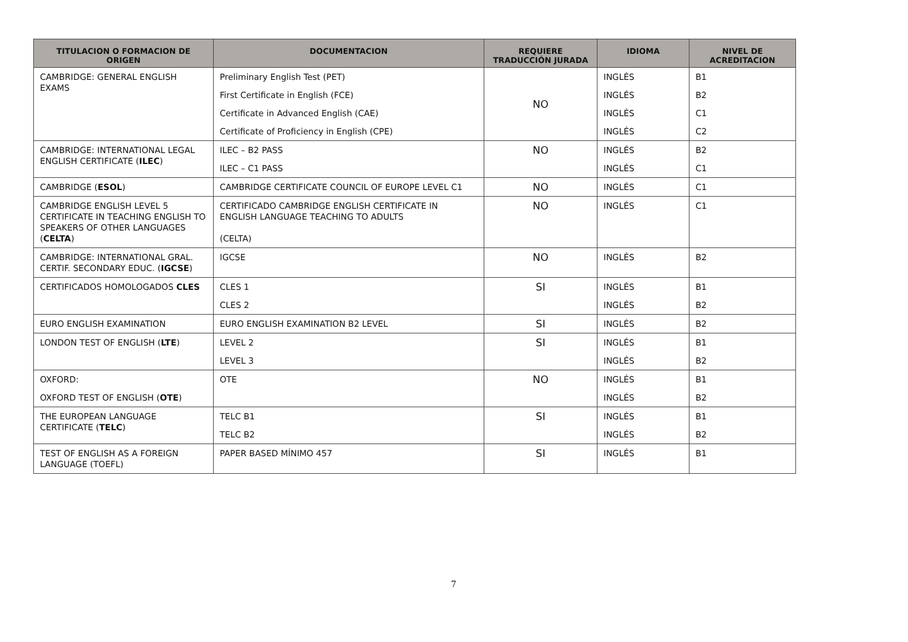| TITULACION O FORMACION DE ORIGEN | DOCUMENTACION | REQUIERE TRADUCCIÓN JURADA | IDIOMA | NIVEL DE ACREDITACION |
| --- | --- | --- | --- | --- |
| CAMBRIDGE: GENERAL ENGLISH EXAMS | Preliminary English Test (PET) | NO | INGLÉS | B1 |
| | First Certificate in English (FCE) | | INGLÉS | B2 |
| | Certificate in Advanced English (CAE) | | INGLÉS | C1 |
| | Certificate of Proficiency in English (CPE) | | INGLÉS | C2 |
| CAMBRIDGE: INTERNATIONAL LEGAL ENGLISH CERTIFICATE ( ILEC ) | ILEC – B2 PASS | NO | INGLÉS | B2 |
| | ILEC – C1 PASS | | INGLÉS | C1 |
| CAMBRIDGE ( ESOL ) | CAMBRIDGE CERTIFICATE COUNCIL OF EUROPE LEVEL C1 | NO | INGLÉS | C1 |
| CAMBRIDGE ENGLISH LEVEL 5 CERTIFICATE IN TEACHING ENGLISH TO SPEAKERS OF OTHER LANGUAGES ( CELTA ) | CERTIFICADO CAMBRIDGE ENGLISH CERTIFICATE IN ENGLISH LANGUAGE TEACHING TO ADULTS (CELTA) | NO | INGLÉS | C1 |
| CAMBRIDGE: INTERNATIONAL GRAL. CERTIF. SECONDARY EDUC. ( IGCSE ) | IGCSE | NO | INGLÉS | B2 |
| CERTIFICADOS HOMOLOGADOS CLES | CLES 1 | SI | INGLÉS | B1 |
| | CLES 2 | | INGLÉS | B2 |
| EURO ENGLISH EXAMINATION | EURO ENGLISH EXAMINATION B2 LEVEL | SI | INGLÉS | B2 |
| LONDON TEST OF ENGLISH ( LTE ) | LEVEL 2 | SI | INGLÉS | B1 |
| | LEVEL 3 | | INGLÉS | B2 |
| OXFORD: | OTE | NO | INGLÉS | B1 |
| OXFORD TEST OF ENGLISH ( OTE ) | | | INGLÉS | B2 |
| THE EUROPEAN LANGUAGE CERTIFICATE ( TELC ) | TELC B1 | SI | INGLÉS | B1 |
| | TELC B2 | | INGLÉS | B2 |
| TEST OF ENGLISH AS A FOREIGN LANGUAGE (TOEFL) | PAPER BASED MÍNIMO 457 | SI | INGLÉS | B1 |
7